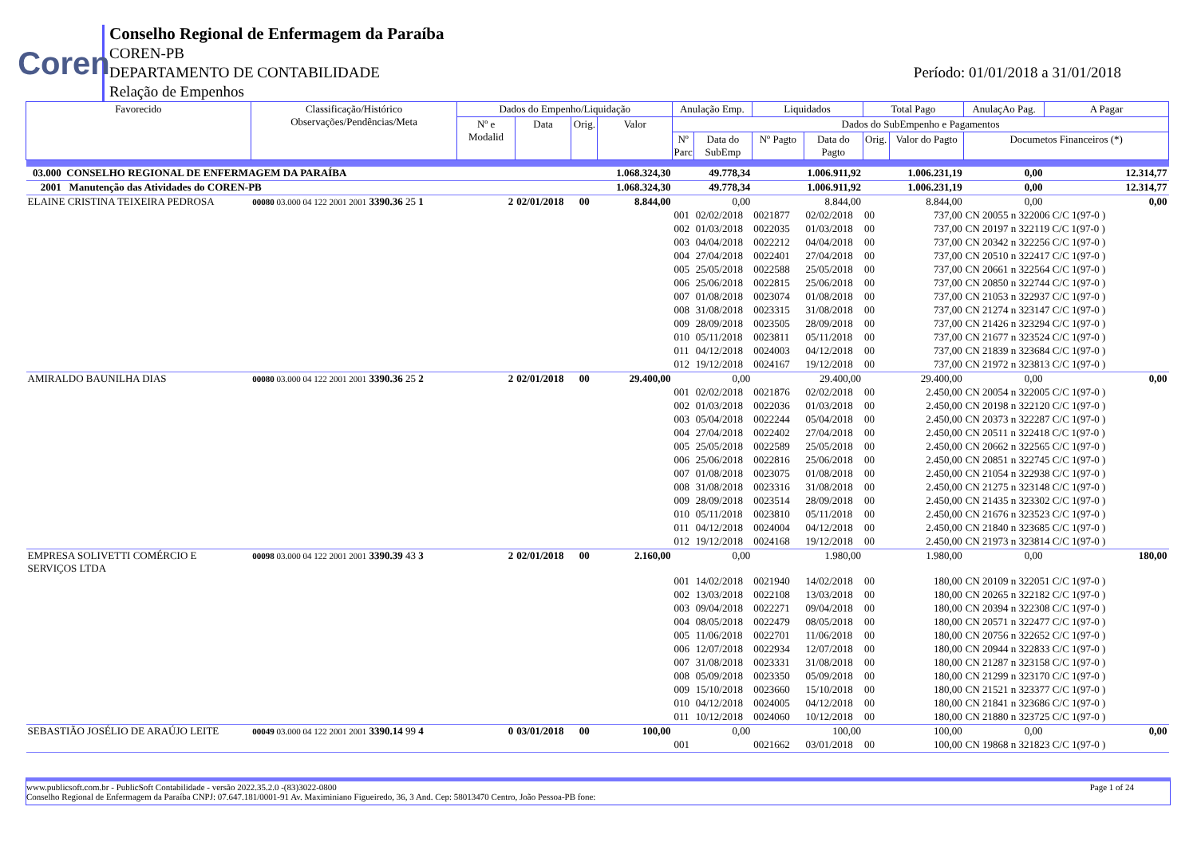Coren
Conselho Regional de Enfermagem da Paraíba
COREN-PB
DEPARTAMENTO DE CONTABILIDADE
Relação de Empenhos
Período: 01/01/2018 a 31/01/2018
| Favorecido | Classificação/Histórico Observações/Pendências/Meta | Dados do Empenho/Liquidação | | | | Anulação Emp. | | Liquidados | | Total Pago | | AnulaçAo Pag. | A Pagar |
| --- | --- | --- | --- | --- | --- | --- | --- | --- | --- | --- | --- | --- | --- |
| | | Nº e Modalid | Data | Orig. | Valor | Dados do SubEmpenho e Pagamentos | | | | | | | |
| | | | | | | Nº Parc | Data do SubEmp | Nº Pagto | Data do Pagto | Orig. | Valor do Pagto | Documetos Financeiros (*) | |
| 03.000 CONSELHO REGIONAL DE ENFERMAGEM DA PARAÍBA | | | | | 1.068.324,30 | 49.778,34 | | 1.006.911,92 | | 1.006.231,19 | | 0,00 | 12.314,77 |
| 2001 Manutenção das Atividades do COREN-PB | | | | | 1.068.324,30 | 49.778,34 | | 1.006.911,92 | | 1.006.231,19 | | 0,00 | 12.314,77 |
| ELAINE CRISTINA TEIXEIRA PEDROSA | 00080 03.000 04 122 2001 2001 3390.36 25 1 | 2 | 02/01/2018 | 00 | 8.844,00 | 0,00 | | 8.844,00 | | 8.844,00 | | 0,00 | 0,00 |
| | | | | | | 001 | 02/02/2018 | 0021877 | 02/02/2018 | 00 | 737,00 | CN 20055 n 322006 C/C 1(97-0 ) | |
| | | | | | | 002 | 01/03/2018 | 0022035 | 01/03/2018 | 00 | 737,00 | CN 20197 n 322119 C/C 1(97-0 ) | |
| | | | | | | 003 | 04/04/2018 | 0022212 | 04/04/2018 | 00 | 737,00 | CN 20342 n 322256 C/C 1(97-0 ) | |
| | | | | | | 004 | 27/04/2018 | 0022401 | 27/04/2018 | 00 | 737,00 | CN 20510 n 322417 C/C 1(97-0 ) | |
| | | | | | | 005 | 25/05/2018 | 0022588 | 25/05/2018 | 00 | 737,00 | CN 20661 n 322564 C/C 1(97-0 ) | |
| | | | | | | 006 | 25/06/2018 | 0022815 | 25/06/2018 | 00 | 737,00 | CN 20850 n 322744 C/C 1(97-0 ) | |
| | | | | | | 007 | 01/08/2018 | 0023074 | 01/08/2018 | 00 | 737,00 | CN 21053 n 322937 C/C 1(97-0 ) | |
| | | | | | | 008 | 31/08/2018 | 0023315 | 31/08/2018 | 00 | 737,00 | CN 21274 n 323147 C/C 1(97-0 ) | |
| | | | | | | 009 | 28/09/2018 | 0023505 | 28/09/2018 | 00 | 737,00 | CN 21426 n 323294 C/C 1(97-0 ) | |
| | | | | | | 010 | 05/11/2018 | 0023811 | 05/11/2018 | 00 | 737,00 | CN 21677 n 323524 C/C 1(97-0 ) | |
| | | | | | | 011 | 04/12/2018 | 0024003 | 04/12/2018 | 00 | 737,00 | CN 21839 n 323684 C/C 1(97-0 ) | |
| | | | | | | 012 | 19/12/2018 | 0024167 | 19/12/2018 | 00 | 737,00 | CN 21972 n 323813 C/C 1(97-0 ) | |
| AMIRALDO BAUNILHA DIAS | 00080 03.000 04 122 2001 2001 3390.36 25 2 | 2 | 02/01/2018 | 00 | 29.400,00 | 0,00 | | 29.400,00 | | 29.400,00 | | 0,00 | 0,00 |
| | | | | | | 001 | 02/02/2018 | 0021876 | 02/02/2018 | 00 | 2.450,00 | CN 20054 n 322005 C/C 1(97-0 ) | |
| | | | | | | 002 | 01/03/2018 | 0022036 | 01/03/2018 | 00 | 2.450,00 | CN 20198 n 322120 C/C 1(97-0 ) | |
| | | | | | | 003 | 05/04/2018 | 0022244 | 05/04/2018 | 00 | 2.450,00 | CN 20373 n 322287 C/C 1(97-0 ) | |
| | | | | | | 004 | 27/04/2018 | 0022402 | 27/04/2018 | 00 | 2.450,00 | CN 20511 n 322418 C/C 1(97-0 ) | |
| | | | | | | 005 | 25/05/2018 | 0022589 | 25/05/2018 | 00 | 2.450,00 | CN 20662 n 322565 C/C 1(97-0 ) | |
| | | | | | | 006 | 25/06/2018 | 0022816 | 25/06/2018 | 00 | 2.450,00 | CN 20851 n 322745 C/C 1(97-0 ) | |
| | | | | | | 007 | 01/08/2018 | 0023075 | 01/08/2018 | 00 | 2.450,00 | CN 21054 n 322938 C/C 1(97-0 ) | |
| | | | | | | 008 | 31/08/2018 | 0023316 | 31/08/2018 | 00 | 2.450,00 | CN 21275 n 323148 C/C 1(97-0 ) | |
| | | | | | | 009 | 28/09/2018 | 0023514 | 28/09/2018 | 00 | 2.450,00 | CN 21435 n 323302 C/C 1(97-0 ) | |
| | | | | | | 010 | 05/11/2018 | 0023810 | 05/11/2018 | 00 | 2.450,00 | CN 21676 n 323523 C/C 1(97-0 ) | |
| | | | | | | 011 | 04/12/2018 | 0024004 | 04/12/2018 | 00 | 2.450,00 | CN 21840 n 323685 C/C 1(97-0 ) | |
| | | | | | | 012 | 19/12/2018 | 0024168 | 19/12/2018 | 00 | 2.450,00 | CN 21973 n 323814 C/C 1(97-0 ) | |
| EMPRESA SOLIVETTI COMÉRCIO E SERVIÇOS LTDA | 00098 03.000 04 122 2001 2001 3390.39 43 3 | 2 | 02/01/2018 | 00 | 2.160,00 | 0,00 | | 1.980,00 | | 1.980,00 | | 0,00 | 180,00 |
| | | | | | | 001 | 14/02/2018 | 0021940 | 14/02/2018 | 00 | 180,00 | CN 20109 n 322051 C/C 1(97-0 ) | |
| | | | | | | 002 | 13/03/2018 | 0022108 | 13/03/2018 | 00 | 180,00 | CN 20265 n 322182 C/C 1(97-0 ) | |
| | | | | | | 003 | 09/04/2018 | 0022271 | 09/04/2018 | 00 | 180,00 | CN 20394 n 322308 C/C 1(97-0 ) | |
| | | | | | | 004 | 08/05/2018 | 0022479 | 08/05/2018 | 00 | 180,00 | CN 20571 n 322477 C/C 1(97-0 ) | |
| | | | | | | 005 | 11/06/2018 | 0022701 | 11/06/2018 | 00 | 180,00 | CN 20756 n 322652 C/C 1(97-0 ) | |
| | | | | | | 006 | 12/07/2018 | 0022934 | 12/07/2018 | 00 | 180,00 | CN 20944 n 322833 C/C 1(97-0 ) | |
| | | | | | | 007 | 31/08/2018 | 0023331 | 31/08/2018 | 00 | 180,00 | CN 21287 n 323158 C/C 1(97-0 ) | |
| | | | | | | 008 | 05/09/2018 | 0023350 | 05/09/2018 | 00 | 180,00 | CN 21299 n 323170 C/C 1(97-0 ) | |
| | | | | | | 009 | 15/10/2018 | 0023660 | 15/10/2018 | 00 | 180,00 | CN 21521 n 323377 C/C 1(97-0 ) | |
| | | | | | | 010 | 04/12/2018 | 0024005 | 04/12/2018 | 00 | 180,00 | CN 21841 n 323686 C/C 1(97-0 ) | |
| | | | | | | 011 | 10/12/2018 | 0024060 | 10/12/2018 | 00 | 180,00 | CN 21880 n 323725 C/C 1(97-0 ) | |
| SEBASTIÃO JOSÉLIO DE ARAÚJO LEITE | 00049 03.000 04 122 2001 2001 3390.14 99 4 | 0 | 03/01/2018 | 00 | 100,00 | 0,00 | | 100,00 | | 100,00 | | 0,00 | 0,00 |
| | | | | | | 001 | | 0021662 | 03/01/2018 | 00 | 100,00 | CN 19868 n 321823 C/C 1(97-0 ) | |
www.publicsoft.com.br - PublicSoft Contabilidade - versão 2022.35.2.0 -(83)3022-0800 Page 1 of 24
Conselho Regional de Enfermagem da Paraíba CNPJ: 07.647.181/0001-91 Av. Maximiniano Figueiredo, 36, 3 And. Cep: 58013470 Centro, João Pessoa-PB fone: